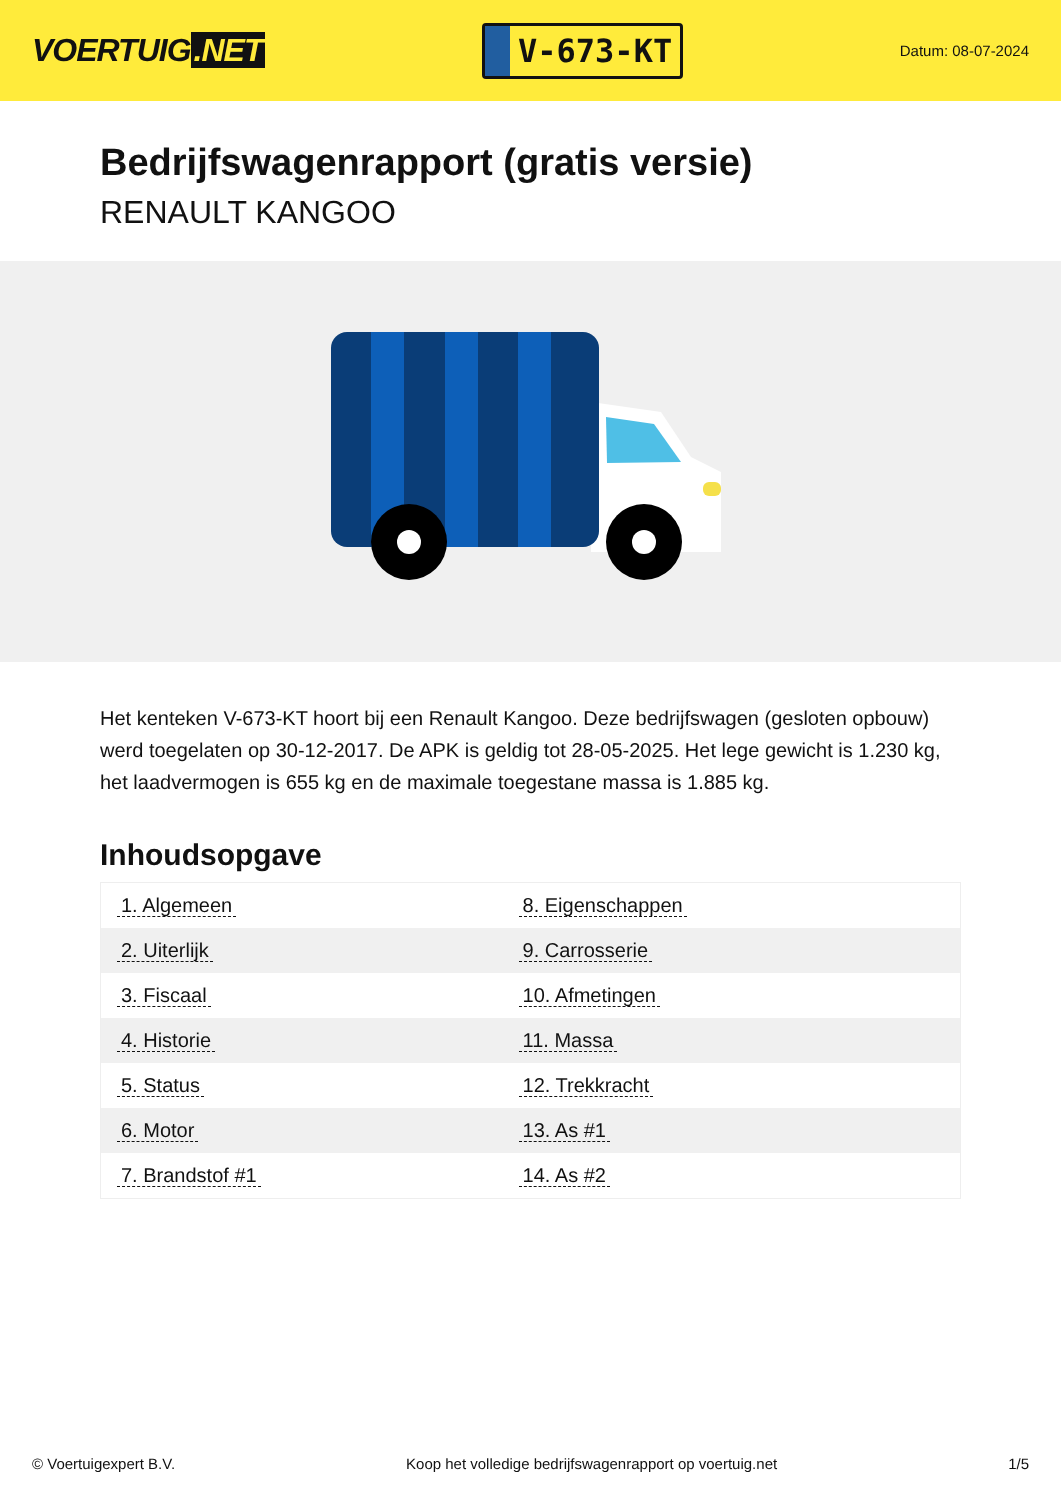VOERTUIG.NET
V-673-KT
Datum: 08-07-2024
Bedrijfswagenrapport (gratis versie)
RENAULT KANGOO
Het kenteken V-673-KT hoort bij een Renault Kangoo. Deze bedrijfswagen (gesloten opbouw) werd toegelaten op 30-12-2017. De APK is geldig tot 28-05-2025. Het lege gewicht is 1.230 kg, het laadvermogen is 655 kg en de maximale toegestane massa is 1.885 kg.
Inhoudsopgave
| 1. Algemeen | 8. Eigenschappen |
| 2. Uiterlijk | 9. Carrosserie |
| 3. Fiscaal | 10. Afmetingen |
| 4. Historie | 11. Massa |
| 5. Status | 12. Trekkracht |
| 6. Motor | 13. As #1 |
| 7. Brandstof #1 | 14. As #2 |
© Voertuigexpert B.V. Koop het volledige bedrijfswagenrapport op voertuig.net 1/5